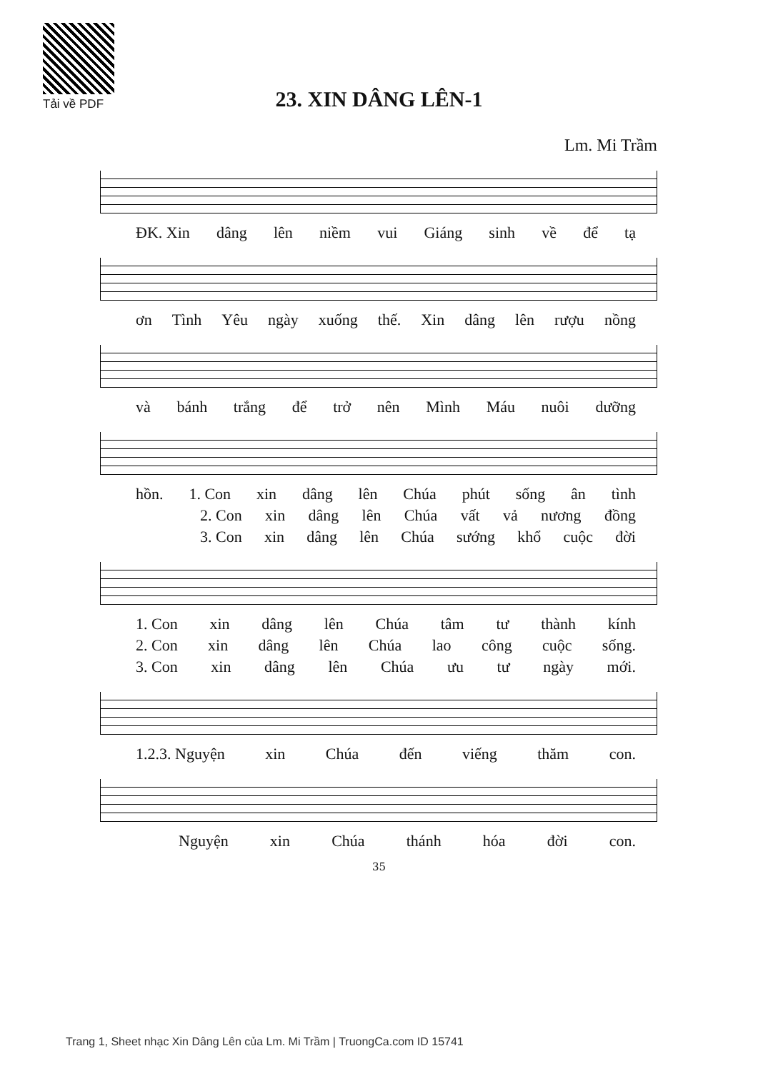Tải về PDF
23. XIN DÂNG LÊN-1
Lm. Mi Trầm
ĐK. Xin dâng lên niềm vui Giáng sinh về để tạ
ơn Tình Yêu ngày xuống thế. Xin dâng lên rượu nồng
và bánh trắng để trở nên Mình Máu nuôi dưỡng
hồn. 1. Con xin dâng lên Chúa phút sống ân tình
2. Con xin dâng lên Chúa vất vả nương đồng
3. Con xin dâng lên Chúa sướng khổ cuộc đời
1. Con xin dâng lên Chúa tâm tư thành kính
2. Con xin dâng lên Chúa lao công cuộc sống.
3. Con xin dâng lên Chúa ưu tư ngày mới.
1.2.3. Nguyện xin Chúa đến viếng thăm con.
Nguyện xin Chúa thánh hóa đời con.
35
Trang 1, Sheet nhạc Xin Dâng Lên của Lm. Mi Trầm | TruongCa.com ID 15741